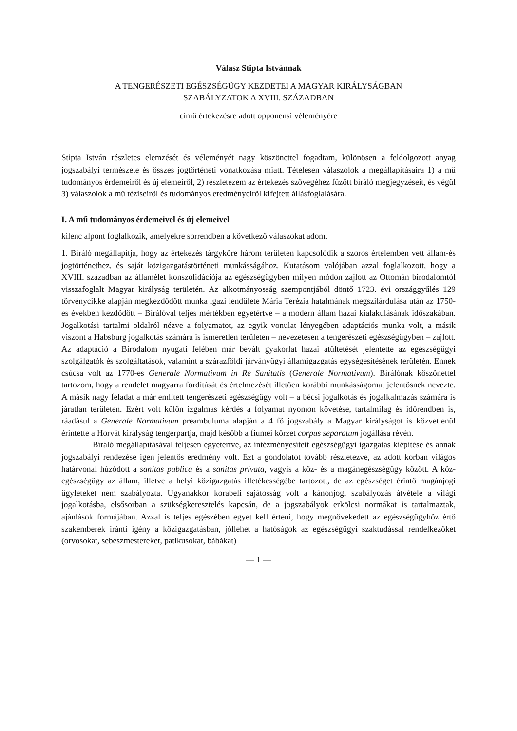Válasz Stipta Istvánnak
A TENGERÉSZETI EGÉSZSÉGÜGY KEZDETEI A MAGYAR KIRÁLYSÁGBAN
SZABÁLYZATOK A XVIII. SZÁZADBAN
című értekezésre adott opponensi véleményére
Stipta István részletes elemzését és véleményét nagy köszönettel fogadtam, különösen a feldolgozott anyag jogszabályi természete és összes jogtörténeti vonatkozása miatt. Tételesen válaszolok a megállapításaira 1) a mű tudományos érdemeiről és új elemeiről, 2) részletezem az értekezés szövegéhez fűzött bíráló megjegyzéseit, és végül 3) válaszolok a mű téziseiről és tudományos eredményeiről kifejtett állásfoglalására.
I. A mű tudományos érdemeivel és új elemeivel
kilenc alpont foglalkozik, amelyekre sorrendben a következő válaszokat adom.
1. Bíráló megállapítja, hogy az értekezés tárgyköre három területen kapcsolódik a szoros értelemben vett állam-és jogtörténethez, és saját közigazgatástörténeti munkásságához. Kutatásom valójában azzal foglalkozott, hogy a XVIII. században az államélet konszolidációja az egészségügyben milyen módon zajlott az Ottomán birodalomtól visszafoglalt Magyar királyság területén. Az alkotmányosság szempontjából döntő 1723. évi országgyűlés 129 törvénycikke alapján megkezdődött munka igazi lendülete Mária Terézia hatalmának megszilárdulása után az 1750-es években kezdődött – Bírálóval teljes mértékben egyetértve – a modern állam hazai kialakulásának időszakában. Jogalkotási tartalmi oldalról nézve a folyamatot, az egyik vonulat lényegében adaptációs munka volt, a másik viszont a Habsburg jogalkotás számára is ismeretlen területen – nevezetesen a tengerészeti egészségügyben – zajlott. Az adaptáció a Birodalom nyugati felében már bevált gyakorlat hazai átültetését jelentette az egészségügyi szolgálgatók és szolgáltatások, valamint a szárazföldi járványügyi államigazgatás egységesítésének területén. Ennek csúcsa volt az 1770-es Generale Normativum in Re Sanitatis (Generale Normativum). Bírálónak köszönettel tartozom, hogy a rendelet magyarra fordítását és értelmezését illetően korábbi munkásságomat jelentősnek nevezte. A másik nagy feladat a már említett tengerészeti egészségügy volt – a bécsi jogalkotás és jogalkalmazás számára is járatlan területen. Ezért volt külön izgalmas kérdés a folyamat nyomon követése, tartalmilag és időrendben is, ráadásul a Generale Normativum preambuluma alapján a 4 fő jogszabály a Magyar királyságot is közvetlenül érintette a Horvát királyság tengerpartja, majd később a fiumei körzet corpus separatum jogállása révén.
Bíráló megállapításával teljesen egyetértve, az intézményesített egészségügyi igazgatás kiépítése és annak jogszabályi rendezése igen jelentős eredmény volt. Ezt a gondolatot tovább részletezve, az adott korban világos határvonal húzódott a sanitas publica és a sanitas privata, vagyis a köz- és a magánegészségügy között. A köz-egészségügy az állam, illetve a helyi közigazgatás illetékességébe tartozott, de az egészséget érintő magánjogi ügyleteket nem szabályozta. Ugyanakkor korabeli sajátosság volt a kánonjogi szabályozás átvétele a világi jogalkotásba, elsősorban a szükségkeresztelés kapcsán, de a jogszabályok erkölcsi normákat is tartalmaztak, ajánlások formájában. Azzal is teljes egészében egyet kell érteni, hogy megnövekedett az egészségügyhöz értő szakemberek iránti igény a közigazgatásban, jóllehet a hatóságok az egészségügyi szaktudással rendelkezőket (orvosokat, sebészmestereket, patikusokat, bábákat)
— 1 —